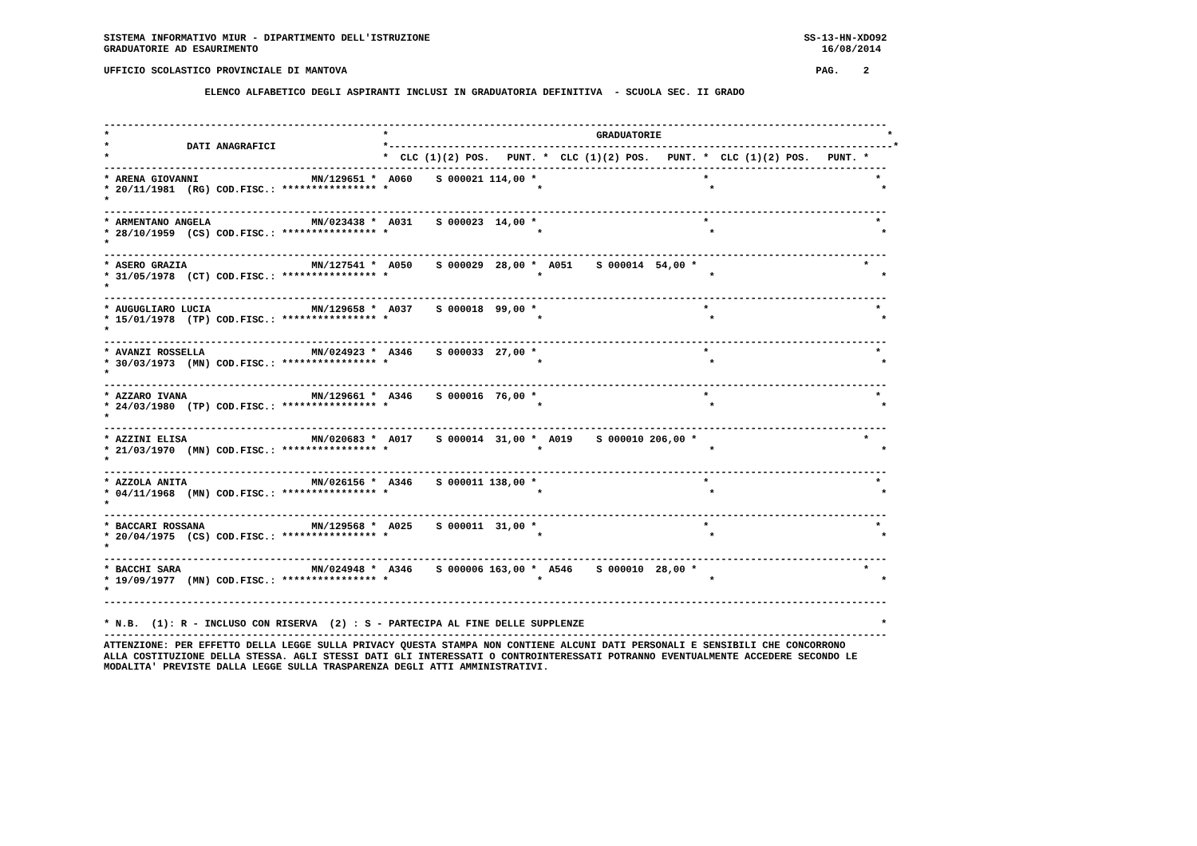SISTEMA INFORMATIVO MIUR - DIPARTIMENTO DELL'ISTRUZIONE                                                               SS-13-HN-XDO92
GRADUATORIE AD ESAURIMENTO                                                                                               16/08/2014

UFFICIO SCOLASTICO PROVINCIALE DI MANTOVA                                                                               PAG.    2

                 ELENCO ALFABETICO DEGLI ASPIRANTI INCLUSI IN GRADUATORIA DEFINITIVA  - SCUOLA SEC. II GRADO


------------------------------------------------------------------------------------------------------------------------------------
*                                              *                                   GRADUATORIE                                      *
*             DATI ANAGRAFICI                  *-------------------------------------------------------------------------------------*
*                                              *  CLC (1)(2) POS.   PUNT. *  CLC (1)(2) POS.   PUNT. *  CLC (1)(2) POS.   PUNT. *
------------------------------------------------------------------------------------------------------------------------------------
* ARENA GIOVANNI                   MN/129651 *  A060    S 000021 114,00 *                            *                            *
* 20/11/1981  (RG) COD.FISC.: **************** *                         *                            *                            *
*
------------------------------------------------------------------------------------------------------------------------------------
* ARMENTANO ANGELA                 MN/023438 *  A031    S 000023  14,00 *                            *                            *
* 28/10/1959  (CS) COD.FISC.: **************** *                         *                            *                            *
*
------------------------------------------------------------------------------------------------------------------------------------
* ASERO GRAZIA                     MN/127541 *  A050    S 000029  28,00 *  A051    S 000014  54,00 *                            *
* 31/05/1978  (CT) COD.FISC.: **************** *                         *                            *                            *
*
------------------------------------------------------------------------------------------------------------------------------------
* AUGUGLIARO LUCIA                 MN/129658 *  A037    S 000018  99,00 *                            *                            *
* 15/01/1978  (TP) COD.FISC.: **************** *                         *                            *                            *
*
------------------------------------------------------------------------------------------------------------------------------------
* AVANZI ROSSELLA                  MN/024923 *  A346    S 000033  27,00 *                            *                            *
* 30/03/1973  (MN) COD.FISC.: **************** *                         *                            *                            *
*
------------------------------------------------------------------------------------------------------------------------------------
* AZZARO IVANA                     MN/129661 *  A346    S 000016  76,00 *                            *                            *
* 24/03/1980  (TP) COD.FISC.: **************** *                         *                            *                            *
*
------------------------------------------------------------------------------------------------------------------------------------
* AZZINI ELISA                     MN/020683 *  A017    S 000014  31,00 *  A019    S 000010 206,00 *                            *
* 21/03/1970  (MN) COD.FISC.: **************** *                         *                            *                            *
*
------------------------------------------------------------------------------------------------------------------------------------
* AZZOLA ANITA                     MN/026156 *  A346    S 000011 138,00 *                            *                            *
* 04/11/1968  (MN) COD.FISC.: **************** *                         *                            *                            *
*
------------------------------------------------------------------------------------------------------------------------------------
* BACCARI ROSSANA                  MN/129568 *  A025    S 000011  31,00 *                            *                            *
* 20/04/1975  (CS) COD.FISC.: **************** *                         *                            *                            *
*
------------------------------------------------------------------------------------------------------------------------------------
* BACCHI SARA                      MN/024948 *  A346    S 000006 163,00 *  A546    S 000010  28,00 *                            *
* 19/09/1977  (MN) COD.FISC.: **************** *                         *                            *                            *
*
------------------------------------------------------------------------------------------------------------------------------------

* N.B.  (1): R - INCLUSO CON RISERVA  (2) : S - PARTECIPA AL FINE DELLE SUPPLENZE                                                  *
------------------------------------------------------------------------------------------------------------------------------------
ATTENZIONE: PER EFFETTO DELLA LEGGE SULLA PRIVACY QUESTA STAMPA NON CONTIENE ALCUNI DATI PERSONALI E SENSIBILI CHE CONCORRONO
ALLA COSTITUZIONE DELLA STESSA. AGLI STESSI DATI GLI INTERESSATI O CONTROINTERESSATI POTRANNO EVENTUALMENTE ACCEDERE SECONDO LE
MODALITA' PREVISTE DALLA LEGGE SULLA TRASPARENZA DEGLI ATTI AMMINISTRATIVI.